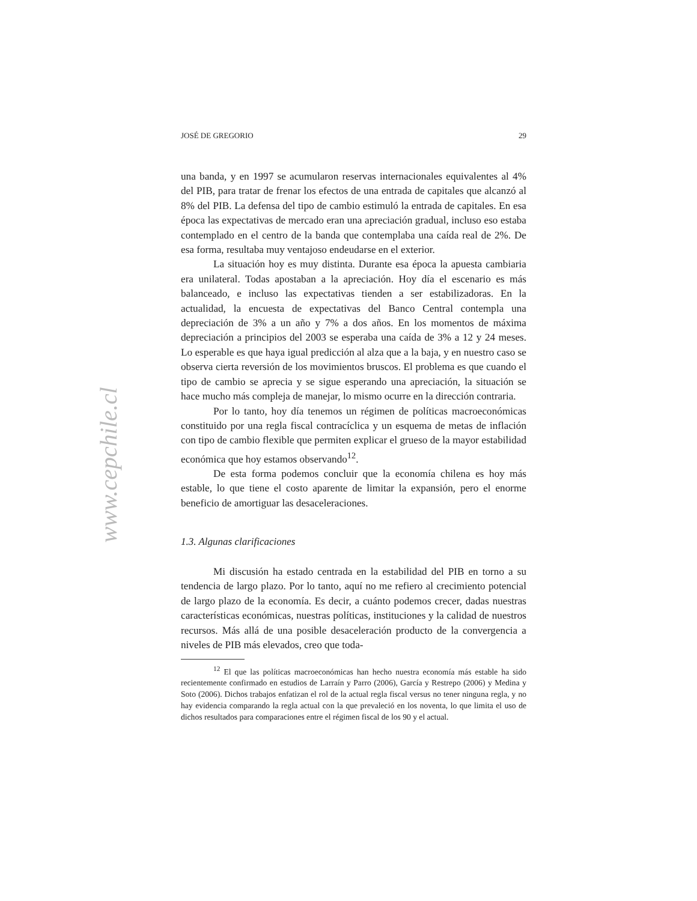www.cepchile.cl
JOSÉ DE GREGORIO 29
una banda, y en 1997 se acumularon reservas internacionales equivalentes al 4% del PIB, para tratar de frenar los efectos de una entrada de capitales que alcanzó al 8% del PIB. La defensa del tipo de cambio estimuló la entrada de capitales. En esa época las expectativas de mercado eran una apreciación gradual, incluso eso estaba contemplado en el centro de la banda que contemplaba una caída real de 2%. De esa forma, resultaba muy ventajoso endeudarse en el exterior.
La situación hoy es muy distinta. Durante esa época la apuesta cambiaria era unilateral. Todas apostaban a la apreciación. Hoy día el escenario es más balanceado, e incluso las expectativas tienden a ser estabilizadoras. En la actualidad, la encuesta de expectativas del Banco Central contempla una depreciación de 3% a un año y 7% a dos años. En los momentos de máxima depreciación a principios del 2003 se esperaba una caída de 3% a 12 y 24 meses. Lo esperable es que haya igual predicción al alza que a la baja, y en nuestro caso se observa cierta reversión de los movimientos bruscos. El problema es que cuando el tipo de cambio se aprecia y se sigue esperando una apreciación, la situación se hace mucho más compleja de manejar, lo mismo ocurre en la dirección contraria.
Por lo tanto, hoy día tenemos un régimen de políticas macroeconómicas constituido por una regla fiscal contracíclica y un esquema de metas de inflación con tipo de cambio flexible que permiten explicar el grueso de la mayor estabilidad económica que hoy estamos observando<sup>12</sup>.
De esta forma podemos concluir que la economía chilena es hoy más estable, lo que tiene el costo aparente de limitar la expansión, pero el enorme beneficio de amortiguar las desaceleraciones.
1.3. Algunas clarificaciones
Mi discusión ha estado centrada en la estabilidad del PIB en torno a su tendencia de largo plazo. Por lo tanto, aquí no me refiero al crecimiento potencial de largo plazo de la economía. Es decir, a cuánto podemos crecer, dadas nuestras características económicas, nuestras políticas, instituciones y la calidad de nuestros recursos. Más allá de una posible desaceleración producto de la convergencia a niveles de PIB más elevados, creo que toda-
<sup>12</sup> El que las políticas macroeconómicas han hecho nuestra economía más estable ha sido recientemente confirmado en estudios de Larraín y Parro (2006), García y Restrepo (2006) y Medina y Soto (2006). Dichos trabajos enfatizan el rol de la actual regla fiscal versus no tener ninguna regla, y no hay evidencia comparando la regla actual con la que prevaleció en los noventa, lo que limita el uso de dichos resultados para comparaciones entre el régimen fiscal de los 90 y el actual.